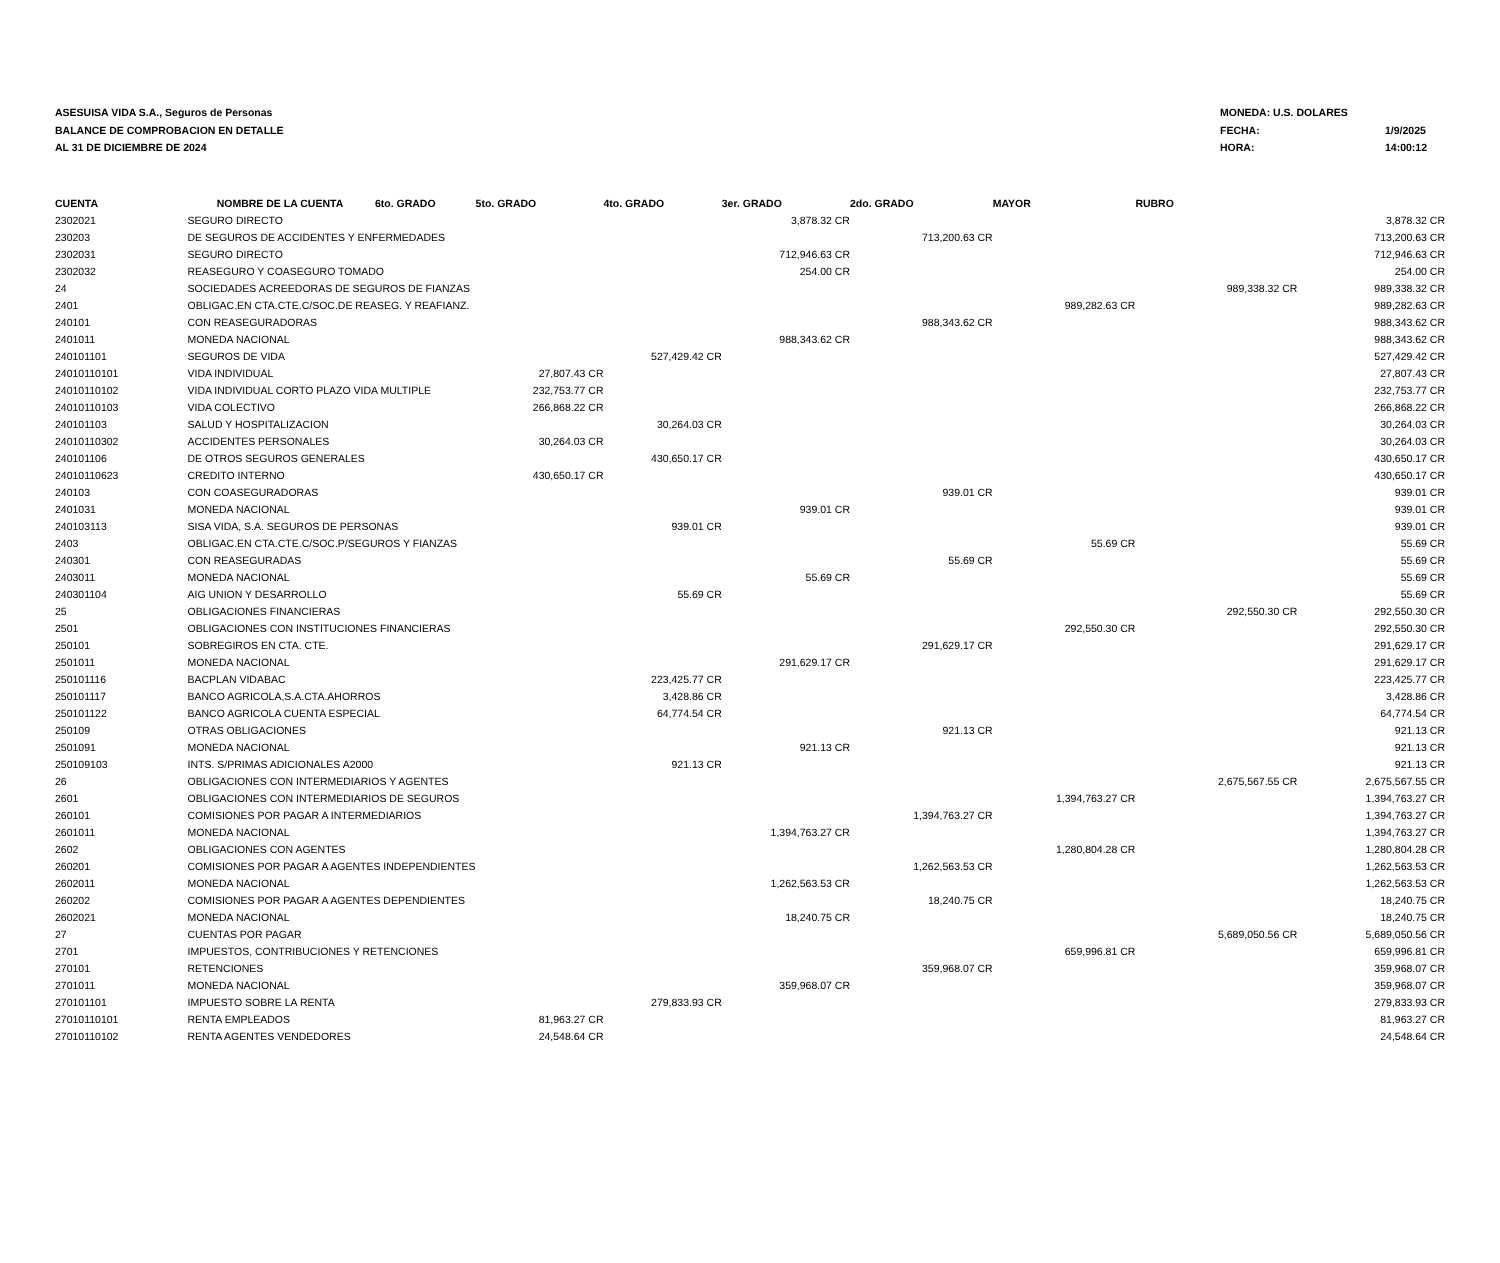ASESUISA VIDA S.A., Seguros de Personas
BALANCE DE COMPROBACION EN DETALLE
AL 31 DE DICIEMBRE DE 2024
MONEDA: U.S. DOLARES
FECHA: 1/9/2025
HORA: 14:00:12
| CUENTA | NOMBRE DE LA CUENTA 6to. GRADO | 5to. GRADO | 4to. GRADO | 3er. GRADO | 2do. GRADO | MAYOR | RUBRO | |
| --- | --- | --- | --- | --- | --- | --- | --- | --- |
| 2302021 | SEGURO DIRECTO | | | 3,878.32 CR | | | | 3,878.32 CR |
| 230203 | DE SEGUROS DE ACCIDENTES Y ENFERMEDADES | | | | 713,200.63 CR | | | 713,200.63 CR |
| 2302031 | SEGURO DIRECTO | | | 712,946.63 CR | | | | 712,946.63 CR |
| 2302032 | REASEGURO Y COASEGURO TOMADO | | | 254.00 CR | | | | 254.00 CR |
| 24 | SOCIEDADES ACREEDORAS DE SEGUROS DE FIANZAS | | | | | | 989,338.32 CR | 989,338.32 CR |
| 2401 | OBLIGAC.EN CTA.CTE.C/SOC.DE REASEG. Y REAFIANZ. | | | | | 989,282.63 CR | | 989,282.63 CR |
| 240101 | CON REASEGURADORAS | | | | 988,343.62 CR | | | 988,343.62 CR |
| 2401011 | MONEDA NACIONAL | | | 988,343.62 CR | | | | 988,343.62 CR |
| 240101101 | SEGUROS DE VIDA | | 527,429.42 CR | | | | | 527,429.42 CR |
| 24010110101 | VIDA INDIVIDUAL | 27,807.43 CR | | | | | | 27,807.43 CR |
| 24010110102 | VIDA INDIVIDUAL CORTO PLAZO VIDA MULTIPLE | 232,753.77 CR | | | | | | 232,753.77 CR |
| 24010110103 | VIDA COLECTIVO | 266,868.22 CR | | | | | | 266,868.22 CR |
| 240101103 | SALUD Y HOSPITALIZACION | | 30,264.03 CR | | | | | 30,264.03 CR |
| 24010110302 | ACCIDENTES PERSONALES | 30,264.03 CR | | | | | | 30,264.03 CR |
| 240101106 | DE OTROS SEGUROS GENERALES | | 430,650.17 CR | | | | | 430,650.17 CR |
| 24010110623 | CREDITO INTERNO | 430,650.17 CR | | | | | | 430,650.17 CR |
| 240103 | CON COASEGURADORAS | | | | 939.01 CR | | | 939.01 CR |
| 2401031 | MONEDA NACIONAL | | | 939.01 CR | | | | 939.01 CR |
| 240103113 | SISA VIDA, S.A. SEGUROS DE PERSONAS | | 939.01 CR | | | | | 939.01 CR |
| 2403 | OBLIGAC.EN CTA.CTE.C/SOC.P/SEGUROS Y FIANZAS | | | | | 55.69 CR | | 55.69 CR |
| 240301 | CON REASEGURADAS | | | | 55.69 CR | | | 55.69 CR |
| 2403011 | MONEDA NACIONAL | | | 55.69 CR | | | | 55.69 CR |
| 240301104 | AIG UNION Y DESARROLLO | | 55.69 CR | | | | | 55.69 CR |
| 25 | OBLIGACIONES FINANCIERAS | | | | | | 292,550.30 CR | 292,550.30 CR |
| 2501 | OBLIGACIONES CON INSTITUCIONES FINANCIERAS | | | | | 292,550.30 CR | | 292,550.30 CR |
| 250101 | SOBREGIROS EN CTA. CTE. | | | | 291,629.17 CR | | | 291,629.17 CR |
| 2501011 | MONEDA NACIONAL | | | 291,629.17 CR | | | | 291,629.17 CR |
| 250101116 | BACPLAN VIDABAC | | 223,425.77 CR | | | | | 223,425.77 CR |
| 250101117 | BANCO AGRICOLA,S.A.CTA.AHORROS | | 3,428.86 CR | | | | | 3,428.86 CR |
| 250101122 | BANCO AGRICOLA CUENTA ESPECIAL | | 64,774.54 CR | | | | | 64,774.54 CR |
| 250109 | OTRAS OBLIGACIONES | | | | 921.13 CR | | | 921.13 CR |
| 2501091 | MONEDA NACIONAL | | | 921.13 CR | | | | 921.13 CR |
| 250109103 | INTS. S/PRIMAS ADICIONALES A2000 | | 921.13 CR | | | | | 921.13 CR |
| 26 | OBLIGACIONES CON INTERMEDIARIOS Y AGENTES | | | | | | 2,675,567.55 CR | 2,675,567.55 CR |
| 2601 | OBLIGACIONES CON INTERMEDIARIOS DE SEGUROS | | | | | 1,394,763.27 CR | | 1,394,763.27 CR |
| 260101 | COMISIONES POR PAGAR A INTERMEDIARIOS | | | | 1,394,763.27 CR | | | 1,394,763.27 CR |
| 2601011 | MONEDA NACIONAL | | | 1,394,763.27 CR | | | | 1,394,763.27 CR |
| 2602 | OBLIGACIONES CON AGENTES | | | | | 1,280,804.28 CR | | 1,280,804.28 CR |
| 260201 | COMISIONES POR PAGAR A AGENTES INDEPENDIENTES | | | | 1,262,563.53 CR | | | 1,262,563.53 CR |
| 2602011 | MONEDA NACIONAL | | | 1,262,563.53 CR | | | | 1,262,563.53 CR |
| 260202 | COMISIONES POR PAGAR A AGENTES DEPENDIENTES | | | | 18,240.75 CR | | | 18,240.75 CR |
| 2602021 | MONEDA NACIONAL | | | 18,240.75 CR | | | | 18,240.75 CR |
| 27 | CUENTAS POR PAGAR | | | | | | 5,689,050.56 CR | 5,689,050.56 CR |
| 2701 | IMPUESTOS, CONTRIBUCIONES Y RETENCIONES | | | | | 659,996.81 CR | | 659,996.81 CR |
| 270101 | RETENCIONES | | | | 359,968.07 CR | | | 359,968.07 CR |
| 2701011 | MONEDA NACIONAL | | | 359,968.07 CR | | | | 359,968.07 CR |
| 270101101 | IMPUESTO SOBRE LA RENTA | | 279,833.93 CR | | | | | 279,833.93 CR |
| 27010110101 | RENTA EMPLEADOS | 81,963.27 CR | | | | | | 81,963.27 CR |
| 27010110102 | RENTA AGENTES VENDEDORES | 24,548.64 CR | | | | | | 24,548.64 CR |